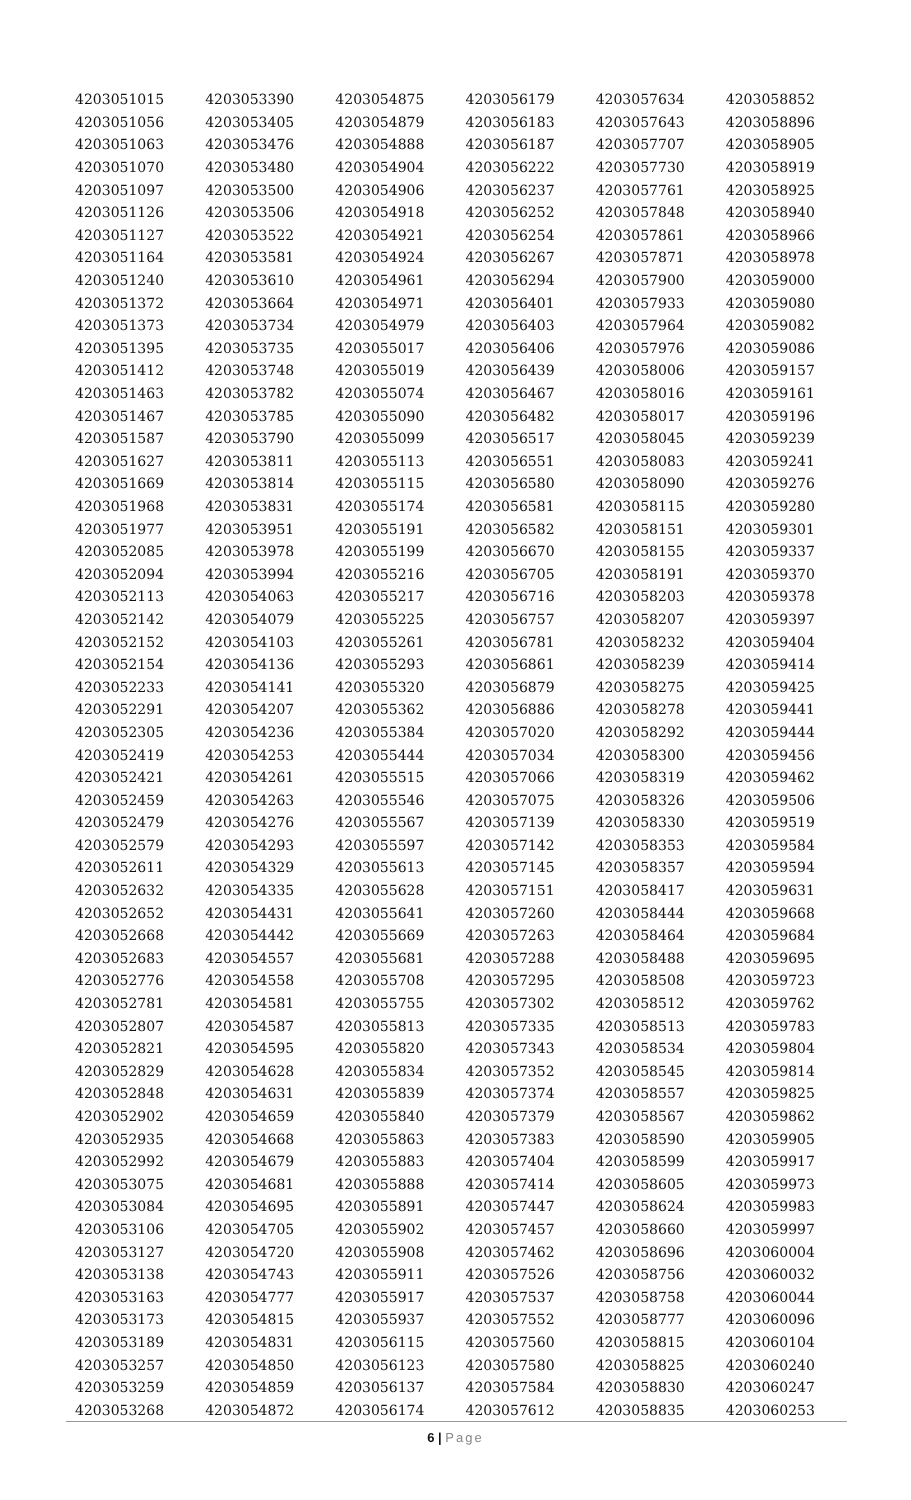| 4203051015 | 4203053390 | 4203054875 | 4203056179 | 4203057634 | 4203058852 |
| 4203051056 | 4203053405 | 4203054879 | 4203056183 | 4203057643 | 4203058896 |
| 4203051063 | 4203053476 | 4203054888 | 4203056187 | 4203057707 | 4203058905 |
| 4203051070 | 4203053480 | 4203054904 | 4203056222 | 4203057730 | 4203058919 |
| 4203051097 | 4203053500 | 4203054906 | 4203056237 | 4203057761 | 4203058925 |
| 4203051126 | 4203053506 | 4203054918 | 4203056252 | 4203057848 | 4203058940 |
| 4203051127 | 4203053522 | 4203054921 | 4203056254 | 4203057861 | 4203058966 |
| 4203051164 | 4203053581 | 4203054924 | 4203056267 | 4203057871 | 4203058978 |
| 4203051240 | 4203053610 | 4203054961 | 4203056294 | 4203057900 | 4203059000 |
| 4203051372 | 4203053664 | 4203054971 | 4203056401 | 4203057933 | 4203059080 |
| 4203051373 | 4203053734 | 4203054979 | 4203056403 | 4203057964 | 4203059082 |
| 4203051395 | 4203053735 | 4203055017 | 4203056406 | 4203057976 | 4203059086 |
| 4203051412 | 4203053748 | 4203055019 | 4203056439 | 4203058006 | 4203059157 |
| 4203051463 | 4203053782 | 4203055074 | 4203056467 | 4203058016 | 4203059161 |
| 4203051467 | 4203053785 | 4203055090 | 4203056482 | 4203058017 | 4203059196 |
| 4203051587 | 4203053790 | 4203055099 | 4203056517 | 4203058045 | 4203059239 |
| 4203051627 | 4203053811 | 4203055113 | 4203056551 | 4203058083 | 4203059241 |
| 4203051669 | 4203053814 | 4203055115 | 4203056580 | 4203058090 | 4203059276 |
| 4203051968 | 4203053831 | 4203055174 | 4203056581 | 4203058115 | 4203059280 |
| 4203051977 | 4203053951 | 4203055191 | 4203056582 | 4203058151 | 4203059301 |
| 4203052085 | 4203053978 | 4203055199 | 4203056670 | 4203058155 | 4203059337 |
| 4203052094 | 4203053994 | 4203055216 | 4203056705 | 4203058191 | 4203059370 |
| 4203052113 | 4203054063 | 4203055217 | 4203056716 | 4203058203 | 4203059378 |
| 4203052142 | 4203054079 | 4203055225 | 4203056757 | 4203058207 | 4203059397 |
| 4203052152 | 4203054103 | 4203055261 | 4203056781 | 4203058232 | 4203059404 |
| 4203052154 | 4203054136 | 4203055293 | 4203056861 | 4203058239 | 4203059414 |
| 4203052233 | 4203054141 | 4203055320 | 4203056879 | 4203058275 | 4203059425 |
| 4203052291 | 4203054207 | 4203055362 | 4203056886 | 4203058278 | 4203059441 |
| 4203052305 | 4203054236 | 4203055384 | 4203057020 | 4203058292 | 4203059444 |
| 4203052419 | 4203054253 | 4203055444 | 4203057034 | 4203058300 | 4203059456 |
| 4203052421 | 4203054261 | 4203055515 | 4203057066 | 4203058319 | 4203059462 |
| 4203052459 | 4203054263 | 4203055546 | 4203057075 | 4203058326 | 4203059506 |
| 4203052479 | 4203054276 | 4203055567 | 4203057139 | 4203058330 | 4203059519 |
| 4203052579 | 4203054293 | 4203055597 | 4203057142 | 4203058353 | 4203059584 |
| 4203052611 | 4203054329 | 4203055613 | 4203057145 | 4203058357 | 4203059594 |
| 4203052632 | 4203054335 | 4203055628 | 4203057151 | 4203058417 | 4203059631 |
| 4203052652 | 4203054431 | 4203055641 | 4203057260 | 4203058444 | 4203059668 |
| 4203052668 | 4203054442 | 4203055669 | 4203057263 | 4203058464 | 4203059684 |
| 4203052683 | 4203054557 | 4203055681 | 4203057288 | 4203058488 | 4203059695 |
| 4203052776 | 4203054558 | 4203055708 | 4203057295 | 4203058508 | 4203059723 |
| 4203052781 | 4203054581 | 4203055755 | 4203057302 | 4203058512 | 4203059762 |
| 4203052807 | 4203054587 | 4203055813 | 4203057335 | 4203058513 | 4203059783 |
| 4203052821 | 4203054595 | 4203055820 | 4203057343 | 4203058534 | 4203059804 |
| 4203052829 | 4203054628 | 4203055834 | 4203057352 | 4203058545 | 4203059814 |
| 4203052848 | 4203054631 | 4203055839 | 4203057374 | 4203058557 | 4203059825 |
| 4203052902 | 4203054659 | 4203055840 | 4203057379 | 4203058567 | 4203059862 |
| 4203052935 | 4203054668 | 4203055863 | 4203057383 | 4203058590 | 4203059905 |
| 4203052992 | 4203054679 | 4203055883 | 4203057404 | 4203058599 | 4203059917 |
| 4203053075 | 4203054681 | 4203055888 | 4203057414 | 4203058605 | 4203059973 |
| 4203053084 | 4203054695 | 4203055891 | 4203057447 | 4203058624 | 4203059983 |
| 4203053106 | 4203054705 | 4203055902 | 4203057457 | 4203058660 | 4203059997 |
| 4203053127 | 4203054720 | 4203055908 | 4203057462 | 4203058696 | 4203060004 |
| 4203053138 | 4203054743 | 4203055911 | 4203057526 | 4203058756 | 4203060032 |
| 4203053163 | 4203054777 | 4203055917 | 4203057537 | 4203058758 | 4203060044 |
| 4203053173 | 4203054815 | 4203055937 | 4203057552 | 4203058777 | 4203060096 |
| 4203053189 | 4203054831 | 4203056115 | 4203057560 | 4203058815 | 4203060104 |
| 4203053257 | 4203054850 | 4203056123 | 4203057580 | 4203058825 | 4203060240 |
| 4203053259 | 4203054859 | 4203056137 | 4203057584 | 4203058830 | 4203060247 |
| 4203053268 | 4203054872 | 4203056174 | 4203057612 | 4203058835 | 4203060253 |
6 | Page